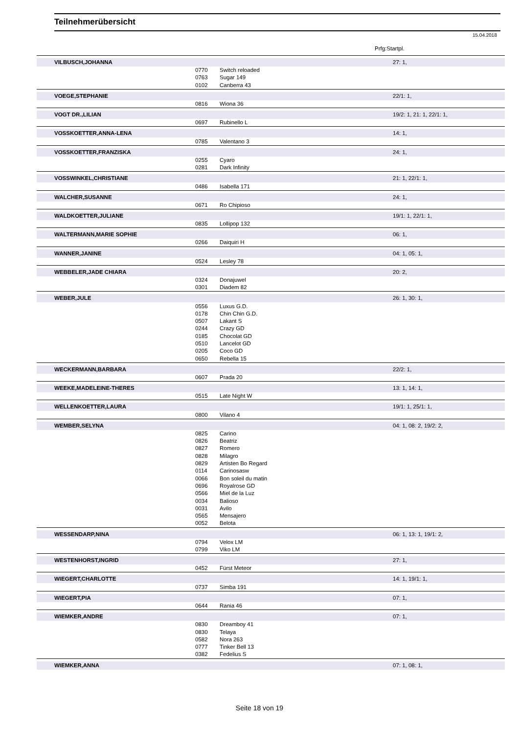Teilnehmerübersicht
15.04.2018
Prfg:Startpl.
| VILBUSCH,JOHANNA | | | 27: 1, |
| | 0770 | Switch reloaded | |
| | 0763 | Sugar 149 | |
| | 0102 | Canberra 43 | |
| VOEGE,STEPHANIE | | | 22/1: 1, |
| | 0816 | Wiona 36 | |
| VOGT DR.,LILIAN | | | 19/2: 1, 21: 1, 22/1: 1, |
| | 0697 | Rubinello L | |
| VOSSKOETTER,ANNA-LENA | | | 14: 1, |
| | 0785 | Valentano 3 | |
| VOSSKOETTER,FRANZISKA | | | 24: 1, |
| | 0255 | Cyaro | |
| | 0281 | Dark Infinity | |
| VOSSWINKEL,CHRISTIANE | | | 21: 1, 22/1: 1, |
| | 0486 | Isabella 171 | |
| WALCHER,SUSANNE | | | 24: 1, |
| | 0671 | Ro Chipioso | |
| WALDKOETTER,JULIANE | | | 19/1: 1, 22/1: 1, |
| | 0835 | Lollipop 132 | |
| WALTERMANN,MARIE SOPHIE | | | 06: 1, |
| | 0266 | Daiquiri H | |
| WANNER,JANINE | | | 04: 1, 05: 1, |
| | 0524 | Lesley 78 | |
| WEBBELER,JADE CHIARA | | | 20: 2, |
| | 0324 | Donajuwel | |
| | 0301 | Diadem 82 | |
| WEBER,JULE | | | 26: 1, 30: 1, |
| | 0556 | Luxus G.D. | |
| | 0178 | Chin Chin G.D. | |
| | 0507 | Lakant S | |
| | 0244 | Crazy GD | |
| | 0185 | Chocolat GD | |
| | 0510 | Lancelot GD | |
| | 0205 | Coco GD | |
| | 0650 | Rebella 15 | |
| WECKERMANN,BARBARA | | | 22/2: 1, |
| | 0607 | Prada 20 | |
| WEEKE,MADELEINE-THERES | | | 13: 1, 14: 1, |
| | 0515 | Late Night W | |
| WELLENKOETTER,LAURA | | | 19/1: 1, 25/1: 1, |
| | 0800 | Vilano 4 | |
| WEMBER,SELYNA | | | 04: 1, 08: 2, 19/2: 2, |
| | 0825 | Carino | |
| | 0826 | Beatriz | |
| | 0827 | Romero | |
| | 0828 | Milagro | |
| | 0829 | Artisten Bo Regard | |
| | 0114 | Carinosasw | |
| | 0066 | Bon soleil du matin | |
| | 0696 | Royalrose GD | |
| | 0566 | Miel de la Luz | |
| | 0034 | Balioso | |
| | 0031 | Avilo | |
| | 0565 | Mensajero | |
| | 0052 | Belota | |
| WESSENDARP,NINA | | | 06: 1, 13: 1, 19/1: 2, |
| | 0794 | Velox LM | |
| | 0799 | Viko LM | |
| WESTENHORST,INGRID | | | 27: 1, |
| | 0452 | Fürst Meteor | |
| WIEGERT,CHARLOTTE | | | 14: 1, 19/1: 1, |
| | 0737 | Simba 191 | |
| WIEGERT,PIA | | | 07: 1, |
| | 0644 | Rania 46 | |
| WIEMKER,ANDRE | | | 07: 1, |
| | 0830 | Dreamboy 41 | |
| | 0830 | Telaya | |
| | 0582 | Nora 263 | |
| | 0777 | Tinker Bell 13 | |
| | 0382 | Fedelius S | |
| WIEMKER,ANNA | | | 07: 1, 08: 1, |
Seite 18 von 19